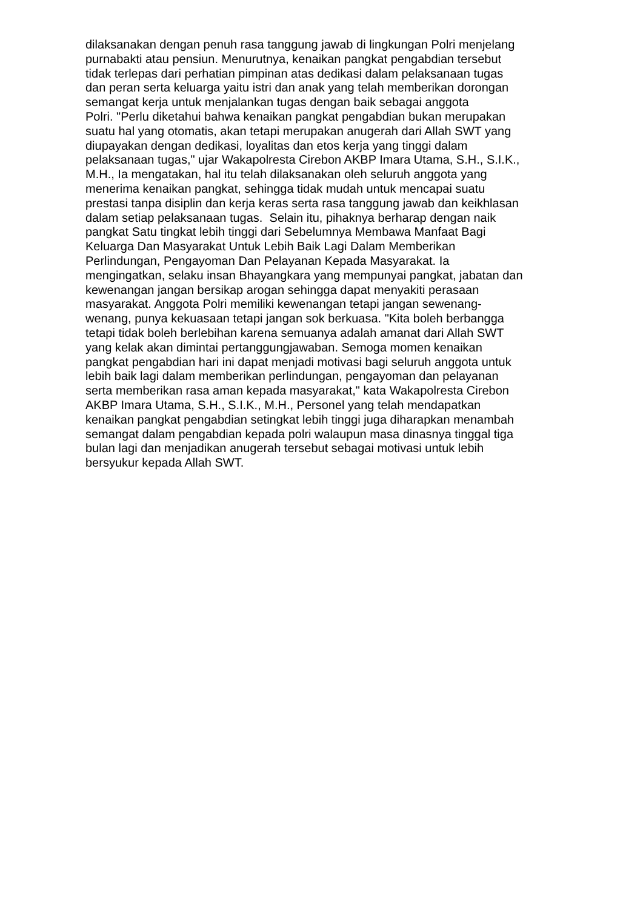dilaksanakan dengan penuh rasa tanggung jawab di lingkungan Polri menjelang
purnabakti atau pensiun. Menurutnya, kenaikan pangkat pengabdian tersebut
tidak terlepas dari perhatian pimpinan atas dedikasi dalam pelaksanaan tugas
dan peran serta keluarga yaitu istri dan anak yang telah memberikan dorongan
semangat kerja untuk menjalankan tugas dengan baik sebagai anggota
Polri. "Perlu diketahui bahwa kenaikan pangkat pengabdian bukan merupakan
suatu hal yang otomatis, akan tetapi merupakan anugerah dari Allah SWT yang
diupayakan dengan dedikasi, loyalitas dan etos kerja yang tinggi dalam
pelaksanaan tugas," ujar Wakapolresta Cirebon AKBP Imara Utama, S.H., S.I.K.,
M.H., Ia mengatakan, hal itu telah dilaksanakan oleh seluruh anggota yang
menerima kenaikan pangkat, sehingga tidak mudah untuk mencapai suatu
prestasi tanpa disiplin dan kerja keras serta rasa tanggung jawab dan keikhlasan
dalam setiap pelaksanaan tugas. Selain itu, pihaknya berharap dengan naik
pangkat Satu tingkat lebih tinggi dari Sebelumnya Membawa Manfaat Bagi
Keluarga Dan Masyarakat Untuk Lebih Baik Lagi Dalam Memberikan
Perlindungan, Pengayoman Dan Pelayanan Kepada Masyarakat. Ia
mengingatkan, selaku insan Bhayangkara yang mempunyai pangkat, jabatan dan
kewenangan jangan bersikap arogan sehingga dapat menyakiti perasaan
masyarakat. Anggota Polri memiliki kewenangan tetapi jangan sewenang-
wenang, punya kekuasaan tetapi jangan sok berkuasa. "Kita boleh berbangga
tetapi tidak boleh berlebihan karena semuanya adalah amanat dari Allah SWT
yang kelak akan dimintai pertanggungjawaban. Semoga momen kenaikan
pangkat pengabdian hari ini dapat menjadi motivasi bagi seluruh anggota untuk
lebih baik lagi dalam memberikan perlindungan, pengayoman dan pelayanan
serta memberikan rasa aman kepada masyarakat," kata Wakapolresta Cirebon
AKBP Imara Utama, S.H., S.I.K., M.H., Personel yang telah mendapatkan
kenaikan pangkat pengabdian setingkat lebih tinggi juga diharapkan menambah
semangat dalam pengabdian kepada polri walaupun masa dinasnya tinggal tiga
bulan lagi dan menjadikan anugerah tersebut sebagai motivasi untuk lebih
bersyukur kepada Allah SWT.